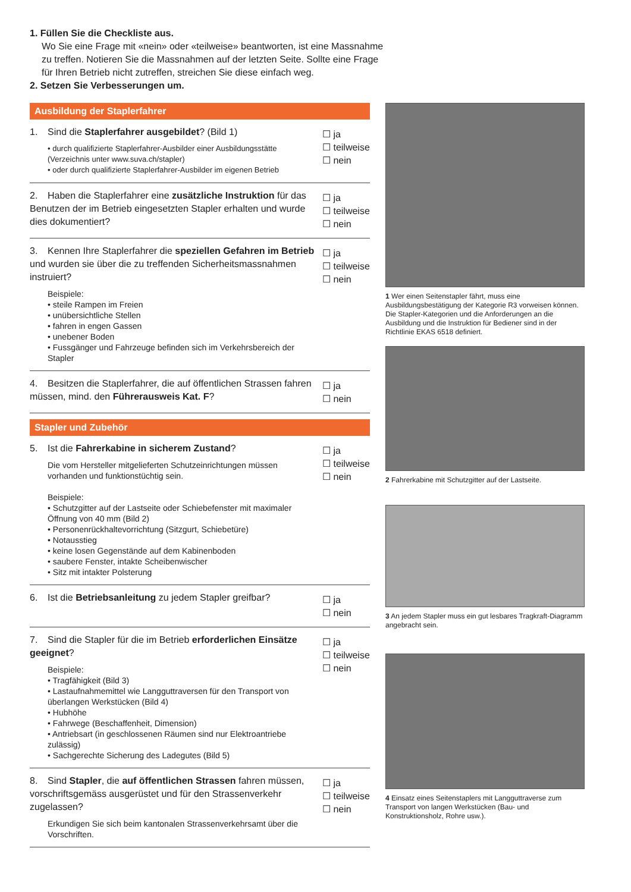1. Füllen Sie die Checkliste aus.
Wo Sie eine Frage mit «nein» oder «teilweise» beantworten, ist eine Massnahme zu treffen. Notieren Sie die Massnahmen auf der letzten Seite. Sollte eine Frage für Ihren Betrieb nicht zutreffen, streichen Sie diese einfach weg.
2. Setzen Sie Verbesserungen um.
Ausbildung der Staplerfahrer
1. Sind die Staplerfahrer ausgebildet? (Bild 1)
• durch qualifizierte Staplerfahrer-Ausbilder einer Ausbildungsstätte (Verzeichnis unter www.suva.ch/stapler)
• oder durch qualifizierte Staplerfahrer-Ausbilder im eigenen Betrieb
☐ ja
☐ teilweise
☐ nein
2. Haben die Staplerfahrer eine zusätzliche Instruktion für das Benutzen der im Betrieb eingesetzten Stapler erhalten und wurde dies dokumentiert?
☐ ja
☐ teilweise
☐ nein
3. Kennen Ihre Staplerfahrer die speziellen Gefahren im Betrieb und wurden sie über die zu treffenden Sicherheitsmassnahmen instruiert?
Beispiele:
• steile Rampen im Freien
• unübersichtliche Stellen
• fahren in engen Gassen
• unebener Boden
• Fussgänger und Fahrzeuge befinden sich im Verkehrsbereich der Stapler
☐ ja
☐ teilweise
☐ nein
4. Besitzen die Staplerfahrer, die auf öffentlichen Strassen fahren müssen, mind. den Führerausweis Kat. F?
☐ ja
☐ nein
Stapler und Zubehör
5. Ist die Fahrerkabine in sicherem Zustand?
Die vom Hersteller mitgelieferten Schutzeinrichtungen müssen vorhanden und funktionstüchtig sein.
Beispiele:
• Schutzgitter auf der Lastseite oder Schiebefenster mit maximaler Öffnung von 40 mm (Bild 2)
• Personenrückhaltevorrichtung (Sitzgurt, Schiebetüre)
• Notausstieg
• keine losen Gegenstände auf dem Kabinenboden
• saubere Fenster, intakte Scheibenwischer
• Sitz mit intakter Polsterung
☐ ja
☐ teilweise
☐ nein
6. Ist die Betriebsanleitung zu jedem Stapler greifbar?
☐ ja
☐ nein
7. Sind die Stapler für die im Betrieb erforderlichen Einsätze geeignet?
Beispiele:
• Tragfähigkeit (Bild 3)
• Lastaufnahmemittel wie Langguttraversen für den Transport von überlangen Werkstücken (Bild 4)
• Hubhöhe
• Fahrwege (Beschaffenheit, Dimension)
• Antriebsart (in geschlossenen Räumen sind nur Elektroantriebe zulässig)
• Sachgerechte Sicherung des Ladegutes (Bild 5)
☐ ja
☐ teilweise
☐ nein
8. Sind Stapler, die auf öffentlichen Strassen fahren müssen, vorschriftsgemäss ausgerüstet und für den Strassenverkehr zugelassen?
Erkundigen Sie sich beim kantonalen Strassenverkehrsamt über die Vorschriften.
☐ ja
☐ teilweise
☐ nein
1 Wer einen Seitenstapler fährt, muss eine Ausbildungsbestätigung der Kategorie R3 vorweisen können. Die Stapler-Kategorien und die Anforderungen an die Ausbildung und die Instruktion für Bediener sind in der Richtlinie EKAS 6518 definiert.
2 Fahrerkabine mit Schutzgitter auf der Lastseite.
3 An jedem Stapler muss ein gut lesbares Tragkraft-Diagramm angebracht sein.
4 Einsatz eines Seitenstaplers mit Langguttraverse zum Transport von langen Werkstücken (Bau- und Konstruktionsholz, Rohre usw.).